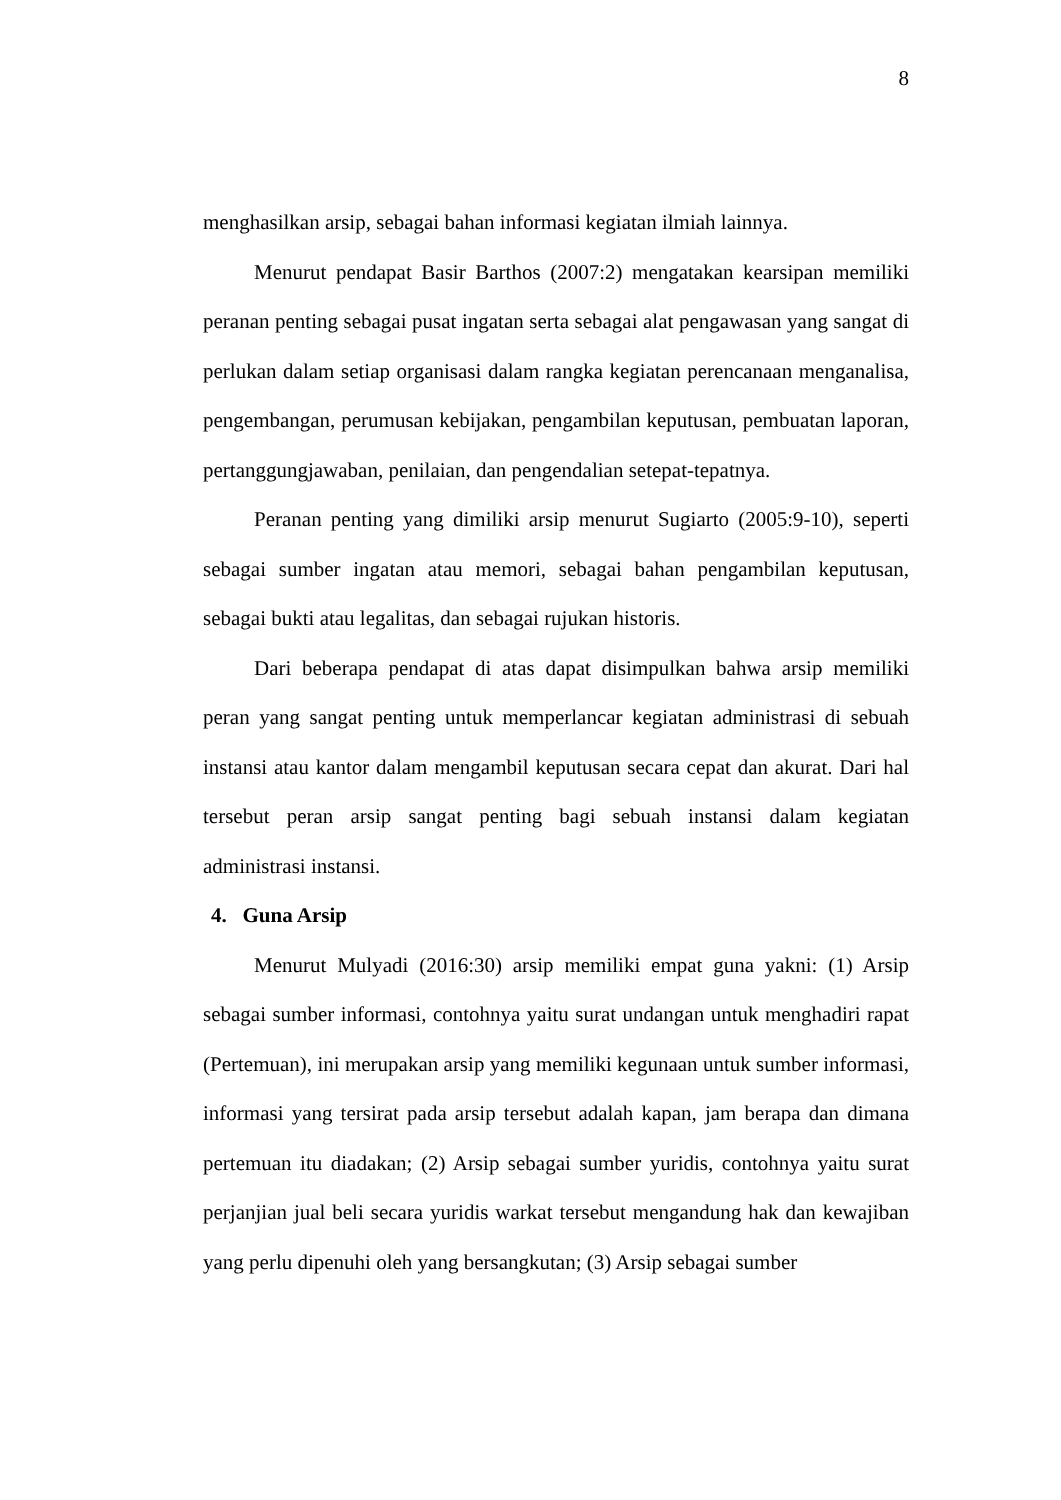8
menghasilkan arsip, sebagai bahan informasi kegiatan ilmiah lainnya.
Menurut pendapat Basir Barthos (2007:2) mengatakan kearsipan memiliki peranan penting sebagai pusat ingatan serta sebagai alat pengawasan yang sangat di perlukan dalam setiap organisasi dalam rangka kegiatan perencanaan menganalisa, pengembangan, perumusan kebijakan, pengambilan keputusan, pembuatan laporan, pertanggungjawaban, penilaian, dan pengendalian setepat-tepatnya.
Peranan penting yang dimiliki arsip menurut Sugiarto (2005:9-10), seperti sebagai sumber ingatan atau memori, sebagai bahan pengambilan keputusan, sebagai bukti atau legalitas, dan sebagai rujukan historis.
Dari beberapa pendapat di atas dapat disimpulkan bahwa arsip memiliki peran yang sangat penting untuk memperlancar kegiatan administrasi di sebuah instansi atau kantor dalam mengambil keputusan secara cepat dan akurat. Dari hal tersebut peran arsip sangat penting bagi sebuah instansi dalam kegiatan administrasi instansi.
4. Guna Arsip
Menurut Mulyadi (2016:30) arsip memiliki empat guna yakni: (1) Arsip sebagai sumber informasi, contohnya yaitu surat undangan untuk menghadiri rapat (Pertemuan), ini merupakan arsip yang memiliki kegunaan untuk sumber informasi, informasi yang tersirat pada arsip tersebut adalah kapan, jam berapa dan dimana pertemuan itu diadakan; (2) Arsip sebagai sumber yuridis, contohnya yaitu surat perjanjian jual beli secara yuridis warkat tersebut mengandung hak dan kewajiban yang perlu dipenuhi oleh yang bersangkutan; (3) Arsip sebagai sumber